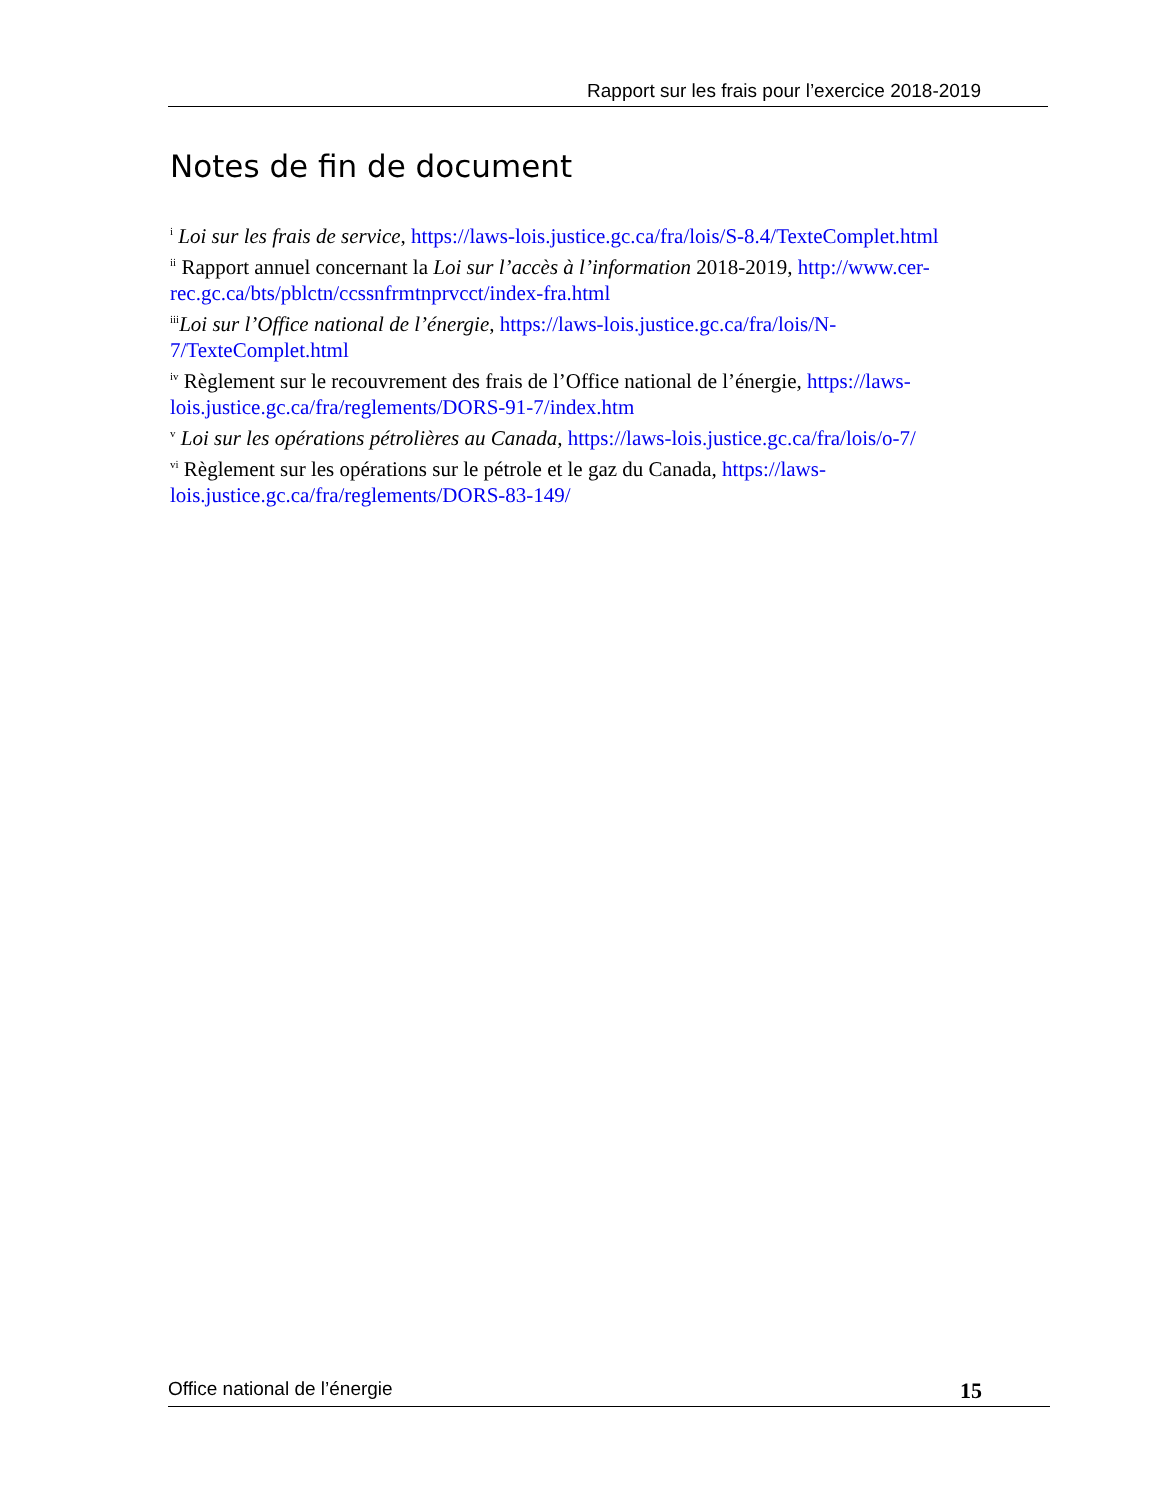Rapport sur les frais pour l’exercice 2018-2019
Notes de fin de document
<sup>i</sup> Loi sur les frais de service, https://laws-lois.justice.gc.ca/fra/lois/S-8.4/TexteComplet.html
<sup>ii</sup> Rapport annuel concernant la Loi sur l’accès à l’information 2018-2019, http://www.cer-rec.gc.ca/bts/pblctn/ccssnfrmtnprvcct/index-fra.html
<sup>iii</sup>Loi sur l’Office national de l’énergie, https://laws-lois.justice.gc.ca/fra/lois/N-7/TexteComplet.html
<sup>iv</sup> Règlement sur le recouvrement des frais de l’Office national de l’énergie, https://laws-lois.justice.gc.ca/fra/reglements/DORS-91-7/index.htm
<sup>v</sup> Loi sur les opérations pétrolières au Canada, https://laws-lois.justice.gc.ca/fra/lois/o-7/
<sup>vi</sup> Règlement sur les opérations sur le pétrole et le gaz du Canada, https://laws-lois.justice.gc.ca/fra/reglements/DORS-83-149/
Office national de l’énergie 15